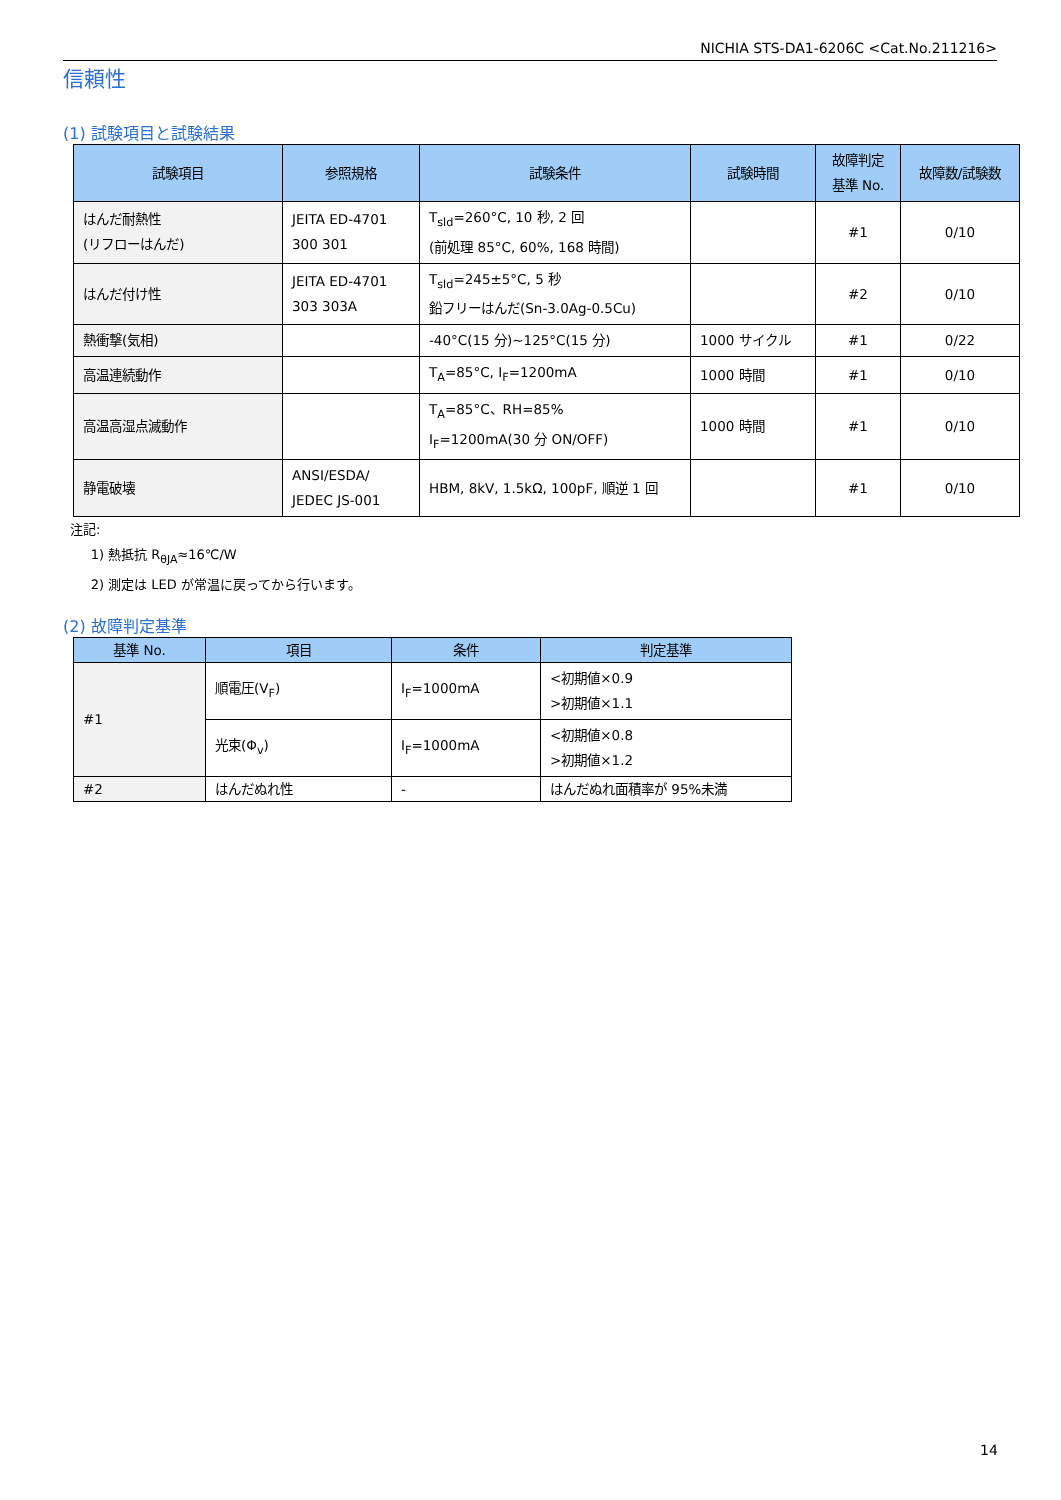NICHIA STS-DA1-6206C <Cat.No.211216>
信頼性
(1) 試験項目と試験結果
| 試験項目 | 参照規格 | 試験条件 | 試験時間 | 故障判定 基準 No. | 故障数/試験数 |
| --- | --- | --- | --- | --- | --- |
| はんだ耐熱性 (リフローはんだ) | JEITA ED-4701 300 301 | T<sub>sld</sub>=260°C, 10 秒, 2 回 (前処理 85°C, 60%, 168 時間) | | #1 | 0/10 |
| はんだ付け性 | JEITA ED-4701 303 303A | T<sub>sld</sub>=245±5°C, 5 秒 鉛フリーはんだ(Sn-3.0Ag-0.5Cu) | | #2 | 0/10 |
| 熱衝撃(気相) | | -40°C(15 分)~125°C(15 分) | 1000 サイクル | #1 | 0/22 |
| 高温連続動作 | | T<sub>A</sub>=85°C, I<sub>F</sub>=1200mA | 1000 時間 | #1 | 0/10 |
| 高温高湿点滅動作 | | T<sub>A</sub>=85°C、RH=85% I<sub>F</sub>=1200mA(30 分 ON/OFF) | 1000 時間 | #1 | 0/10 |
| 静電破壊 | ANSI/ESDA/ JEDEC JS-001 | HBM, 8kV, 1.5kΩ, 100pF, 順逆 1 回 | | #1 | 0/10 |
注記:
1) 熱抵抗 R<sub>θJA</sub>≈16℃/W
2) 測定は LED が常温に戻ってから行います。
(2) 故障判定基準
| 基準 No. | 項目 | 条件 | 判定基準 |
| --- | --- | --- | --- |
| #1 | 順電圧(V<sub>F</sub>) | I<sub>F</sub>=1000mA | <初期値×0.9 >初期値×1.1 |
| | 光束(Φ<sub>v</sub>) | I<sub>F</sub>=1000mA | <初期値×0.8 >初期値×1.2 |
| #2 | はんだぬれ性 | - | はんだぬれ面積率が 95%未満 |
14